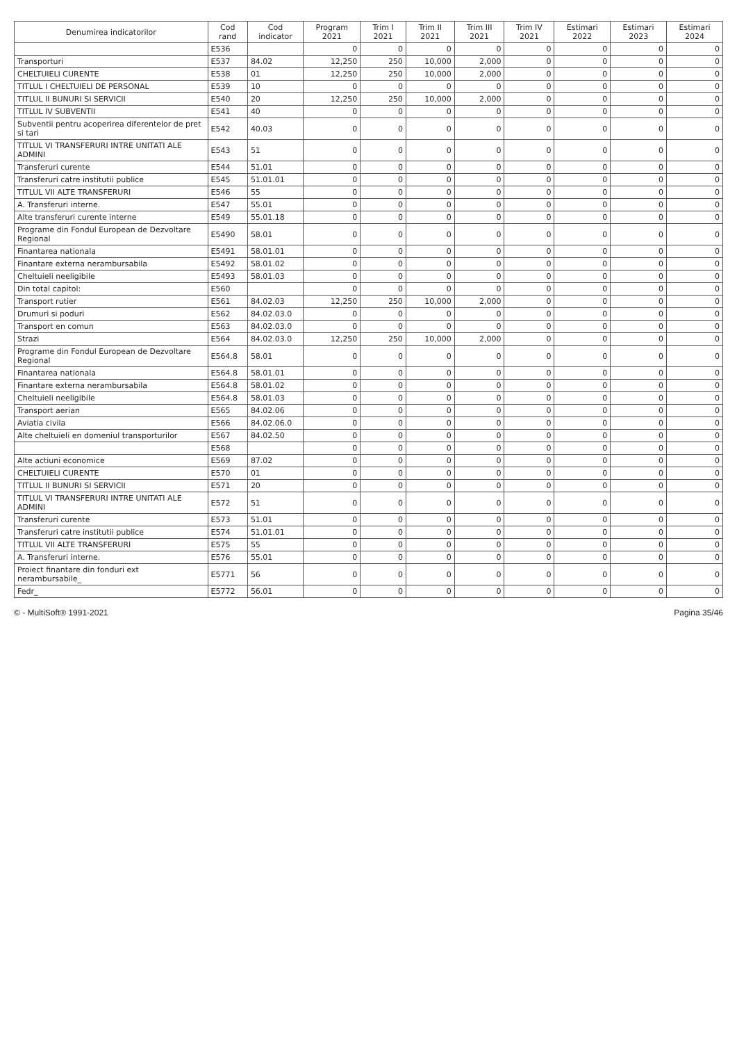| Denumirea indicatorilor | Cod rand | Cod indicator | Program 2021 | Trim I 2021 | Trim II 2021 | Trim III 2021 | Trim IV 2021 | Estimari 2022 | Estimari 2023 | Estimari 2024 |
| --- | --- | --- | --- | --- | --- | --- | --- | --- | --- | --- |
| | E536 | | 0 | 0 | 0 | 0 | 0 | 0 | 0 | 0 |
| Transporturi | E537 | 84.02 | 12,250 | 250 | 10,000 | 2,000 | 0 | 0 | 0 | 0 |
| CHELTUIELI CURENTE | E538 | 01 | 12,250 | 250 | 10,000 | 2,000 | 0 | 0 | 0 | 0 |
| TITLUL I CHELTUIELI DE PERSONAL | E539 | 10 | 0 | 0 | 0 | 0 | 0 | 0 | 0 | 0 |
| TITLUL II BUNURI SI SERVICII | E540 | 20 | 12,250 | 250 | 10,000 | 2,000 | 0 | 0 | 0 | 0 |
| TITLUL IV SUBVENTII | E541 | 40 | 0 | 0 | 0 | 0 | 0 | 0 | 0 | 0 |
| Subventii pentru acoperirea diferentelor de pret si tari | E542 | 40.03 | 0 | 0 | 0 | 0 | 0 | 0 | 0 | 0 |
| TITLUL VI TRANSFERURI INTRE UNITATI ALE ADMINI | E543 | 51 | 0 | 0 | 0 | 0 | 0 | 0 | 0 | 0 |
| Transferuri curente | E544 | 51.01 | 0 | 0 | 0 | 0 | 0 | 0 | 0 | 0 |
| Transferuri catre institutii publice | E545 | 51.01.01 | 0 | 0 | 0 | 0 | 0 | 0 | 0 | 0 |
| TITLUL VII ALTE TRANSFERURI | E546 | 55 | 0 | 0 | 0 | 0 | 0 | 0 | 0 | 0 |
| A. Transferuri interne. | E547 | 55.01 | 0 | 0 | 0 | 0 | 0 | 0 | 0 | 0 |
| Alte transferuri curente interne | E549 | 55.01.18 | 0 | 0 | 0 | 0 | 0 | 0 | 0 | 0 |
| Programe din Fondul European de Dezvoltare Regional | E5490 | 58.01 | 0 | 0 | 0 | 0 | 0 | 0 | 0 | 0 |
| Finantarea nationala | E5491 | 58.01.01 | 0 | 0 | 0 | 0 | 0 | 0 | 0 | 0 |
| Finantare externa nerambursabila | E5492 | 58.01.02 | 0 | 0 | 0 | 0 | 0 | 0 | 0 | 0 |
| Cheltuieli neeligibile | E5493 | 58.01.03 | 0 | 0 | 0 | 0 | 0 | 0 | 0 | 0 |
| Din total capitol: | E560 | | 0 | 0 | 0 | 0 | 0 | 0 | 0 | 0 |
| Transport rutier | E561 | 84.02.03 | 12,250 | 250 | 10,000 | 2,000 | 0 | 0 | 0 | 0 |
| Drumuri si poduri | E562 | 84.02.03.0 | 0 | 0 | 0 | 0 | 0 | 0 | 0 | 0 |
| Transport en comun | E563 | 84.02.03.0 | 0 | 0 | 0 | 0 | 0 | 0 | 0 | 0 |
| Strazi | E564 | 84.02.03.0 | 12,250 | 250 | 10,000 | 2,000 | 0 | 0 | 0 | 0 |
| Programe din Fondul European de Dezvoltare Regional | E564.8 | 58.01 | 0 | 0 | 0 | 0 | 0 | 0 | 0 | 0 |
| Finantarea nationala | E564.8 | 58.01.01 | 0 | 0 | 0 | 0 | 0 | 0 | 0 | 0 |
| Finantare externa nerambursabila | E564.8 | 58.01.02 | 0 | 0 | 0 | 0 | 0 | 0 | 0 | 0 |
| Cheltuieli neeligibile | E564.8 | 58.01.03 | 0 | 0 | 0 | 0 | 0 | 0 | 0 | 0 |
| Transport aerian | E565 | 84.02.06 | 0 | 0 | 0 | 0 | 0 | 0 | 0 | 0 |
| Aviatia civila | E566 | 84.02.06.0 | 0 | 0 | 0 | 0 | 0 | 0 | 0 | 0 |
| Alte cheltuieli en domeniul transporturilor | E567 | 84.02.50 | 0 | 0 | 0 | 0 | 0 | 0 | 0 | 0 |
| | E568 | | 0 | 0 | 0 | 0 | 0 | 0 | 0 | 0 |
| Alte actiuni economice | E569 | 87.02 | 0 | 0 | 0 | 0 | 0 | 0 | 0 | 0 |
| CHELTUIELI CURENTE | E570 | 01 | 0 | 0 | 0 | 0 | 0 | 0 | 0 | 0 |
| TITLUL II BUNURI SI SERVICII | E571 | 20 | 0 | 0 | 0 | 0 | 0 | 0 | 0 | 0 |
| TITLUL VI TRANSFERURI INTRE UNITATI ALE ADMINI | E572 | 51 | 0 | 0 | 0 | 0 | 0 | 0 | 0 | 0 |
| Transferuri curente | E573 | 51.01 | 0 | 0 | 0 | 0 | 0 | 0 | 0 | 0 |
| Transferuri catre institutii publice | E574 | 51.01.01 | 0 | 0 | 0 | 0 | 0 | 0 | 0 | 0 |
| TITLUL VII ALTE TRANSFERURI | E575 | 55 | 0 | 0 | 0 | 0 | 0 | 0 | 0 | 0 |
| A. Transferuri interne. | E576 | 55.01 | 0 | 0 | 0 | 0 | 0 | 0 | 0 | 0 |
| Proiect finantare din fonduri ext nerambursabile_ | E5771 | 56 | 0 | 0 | 0 | 0 | 0 | 0 | 0 | 0 |
| Fedr_ | E5772 | 56.01 | 0 | 0 | 0 | 0 | 0 | 0 | 0 | 0 |
© - MultiSoft® 1991-2021 Pagina 35/46